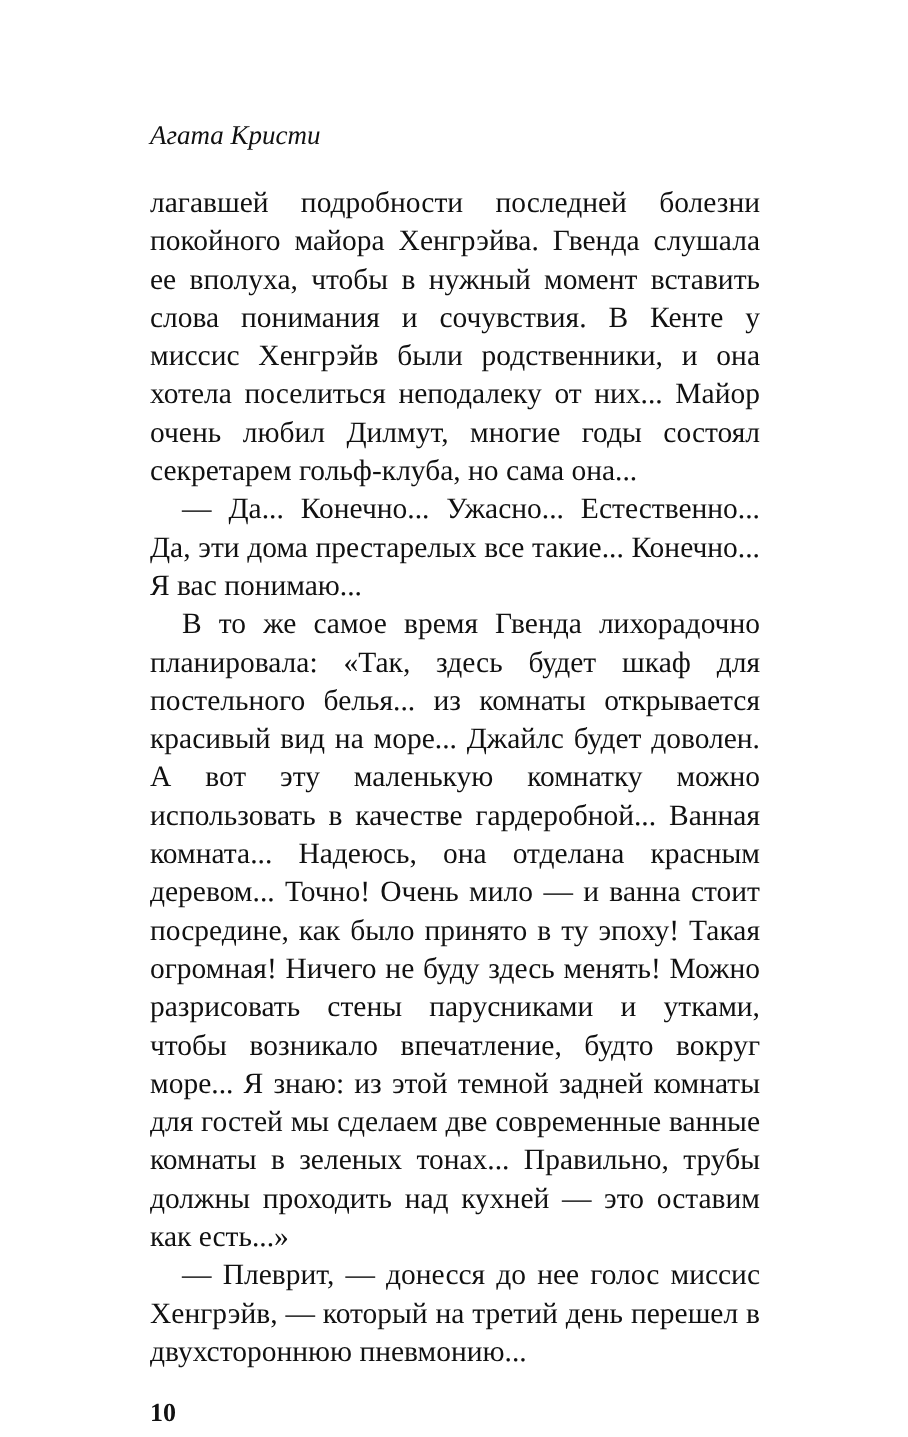Агата Кристи
лагавшей подробности последней болезни покойного майора Хенгрэйва. Гвенда слушала ее вполуха, чтобы в нужный момент вставить слова понимания и сочувствия. В Кенте у миссис Хенгрэйв были родственники, и она хотела поселиться неподалеку от них... Майор очень любил Дилмут, многие годы состоял секретарем гольф-клуба, но сама она...
— Да... Конечно... Ужасно... Естественно... Да, эти дома престарелых все такие... Конечно... Я вас понимаю...
В то же самое время Гвенда лихорадочно планировала: «Так, здесь будет шкаф для постельного белья... из комнаты открывается красивый вид на море... Джайлс будет доволен. А вот эту маленькую комнатку можно использовать в качестве гардеробной... Ванная комната... Надеюсь, она отделана красным деревом... Точно! Очень мило — и ванна стоит посредине, как было принято в ту эпоху! Такая огромная! Ничего не буду здесь менять! Можно разрисовать стены парусниками и утками, чтобы возникало впечатление, будто вокруг море... Я знаю: из этой темной задней комнаты для гостей мы сделаем две современные ванные комнаты в зеленых тонах... Правильно, трубы должны проходить над кухней — это оставим как есть...»
— Плеврит, — донесся до нее голос миссис Хенгрэйв, — который на третий день перешел в двухстороннюю пневмонию...
10